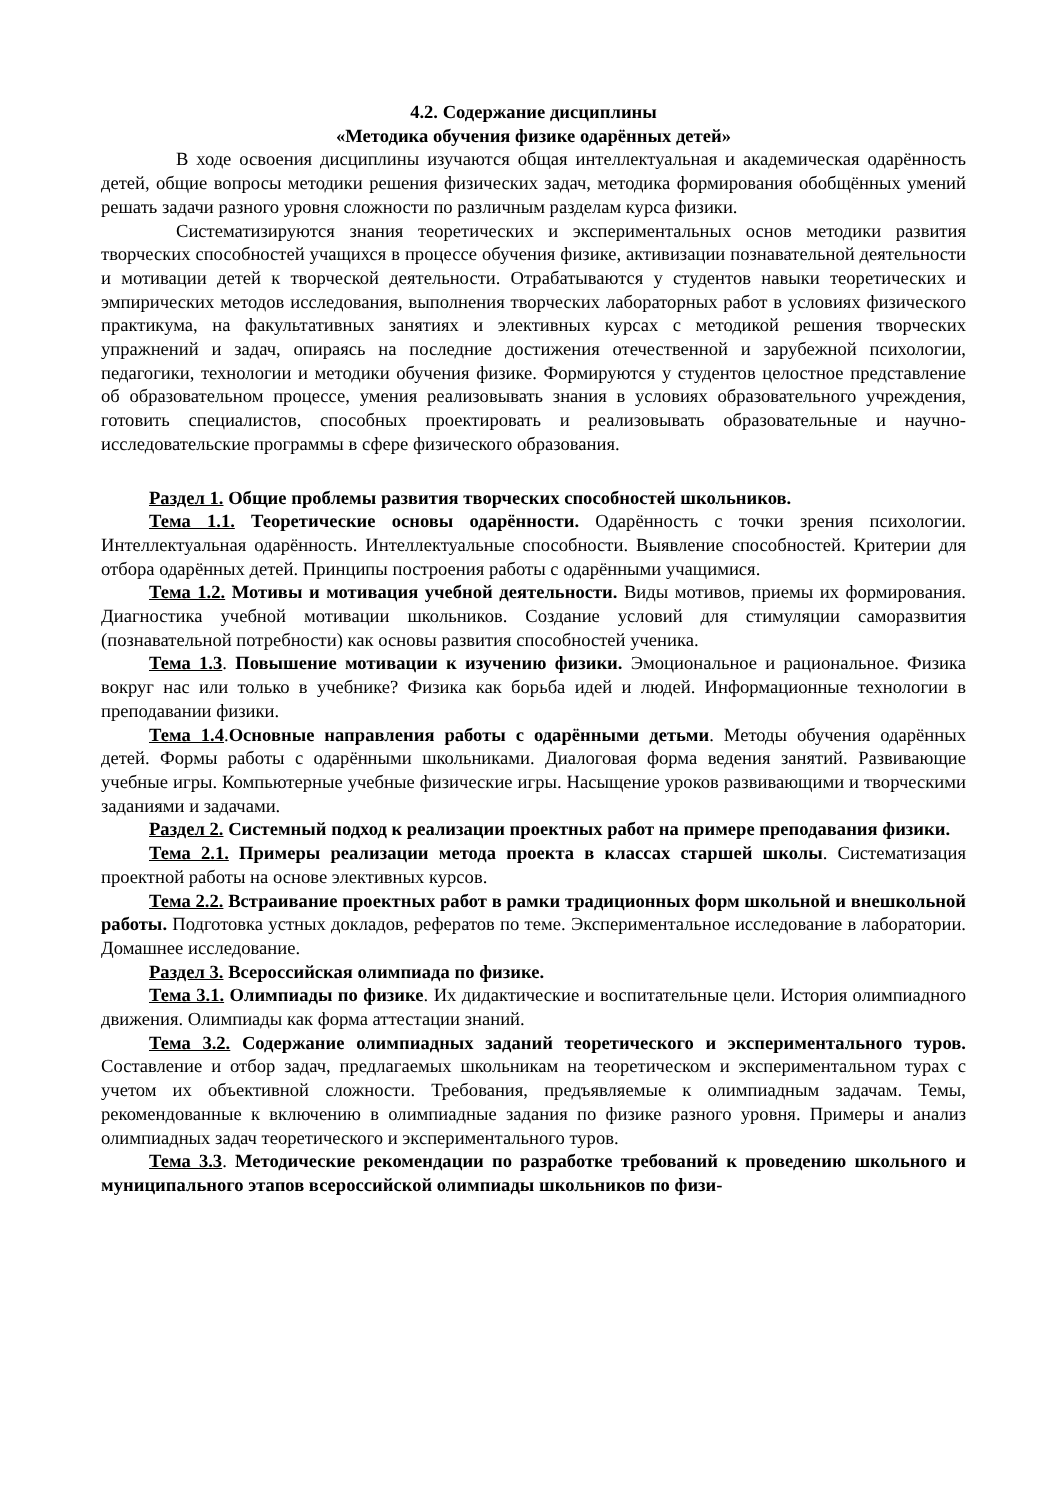4.2. Содержание дисциплины
«Методика обучения физике одарённых детей»
В ходе освоения дисциплины изучаются общая интеллектуальная и академическая одарённость детей, общие вопросы методики решения физических задач, методика формирования обобщённых умений решать задачи разного уровня сложности по различным разделам курса физики.
Систематизируются знания теоретических и экспериментальных основ методики развития творческих способностей учащихся в процессе обучения физике, активизации познавательной деятельности и мотивации детей к творческой деятельности. Отрабатываются у студентов навыки теоретических и эмпирических методов исследования, выполнения творческих лабораторных работ в условиях физического практикума, на факультативных занятиях и элективных курсах с методикой решения творческих упражнений и задач, опираясь на последние достижения отечественной и зарубежной психологии, педагогики, технологии и методики обучения физике. Формируются у студентов целостное представление об образовательном процессе, умения реализовывать знания в условиях образовательного учреждения, готовить специалистов, способных проектировать и реализовывать образовательные и научно-исследовательские программы в сфере физического образования.
Раздел 1. Общие проблемы развития творческих способностей школьников.
Тема 1.1. Теоретические основы одарённости. Одарённость с точки зрения психологии. Интеллектуальная одарённость. Интеллектуальные способности. Выявление способностей. Критерии для отбора одарённых детей. Принципы построения работы с одарёнными учащимися.
Тема 1.2. Мотивы и мотивация учебной деятельности. Виды мотивов, приемы их формирования. Диагностика учебной мотивации школьников. Создание условий для стимуляции саморазвития (познавательной потребности) как основы развития способностей ученика.
Тема 1.3. Повышение мотивации к изучению физики. Эмоциональное и рациональное. Физика вокруг нас или только в учебнике? Физика как борьба идей и людей. Информационные технологии в преподавании физики.
Тема 1.4.Основные направления работы с одарёнными детьми. Методы обучения одарённых детей. Формы работы с одарёнными школьниками. Диалоговая форма ведения занятий. Развивающие учебные игры. Компьютерные учебные физические игры. Насыщение уроков развивающими и творческими заданиями и задачами.
Раздел 2. Системный подход к реализации проектных работ на примере преподавания физики.
Тема 2.1. Примеры реализации метода проекта в классах старшей школы. Систематизация проектной работы на основе элективных курсов.
Тема 2.2. Встраивание проектных работ в рамки традиционных форм школьной и внешкольной работы. Подготовка устных докладов, рефератов по теме. Экспериментальное исследование в лаборатории. Домашнее исследование.
Раздел 3. Всероссийская олимпиада по физике.
Тема 3.1. Олимпиады по физике. Их дидактические и воспитательные цели. История олимпиадного движения. Олимпиады как форма аттестации знаний.
Тема 3.2. Содержание олимпиадных заданий теоретического и экспериментального туров. Составление и отбор задач, предлагаемых школьникам на теоретическом и экспериментальном турах с учетом их объективной сложности. Требования, предъявляемые к олимпиадным задачам. Темы, рекомендованные к включению в олимпиадные задания по физике разного уровня. Примеры и анализ олимпиадных задач теоретического и экспериментального туров.
Тема 3.3. Методические рекомендации по разработке требований к проведению школьного и муниципального этапов всероссийской олимпиады школьников по физи-